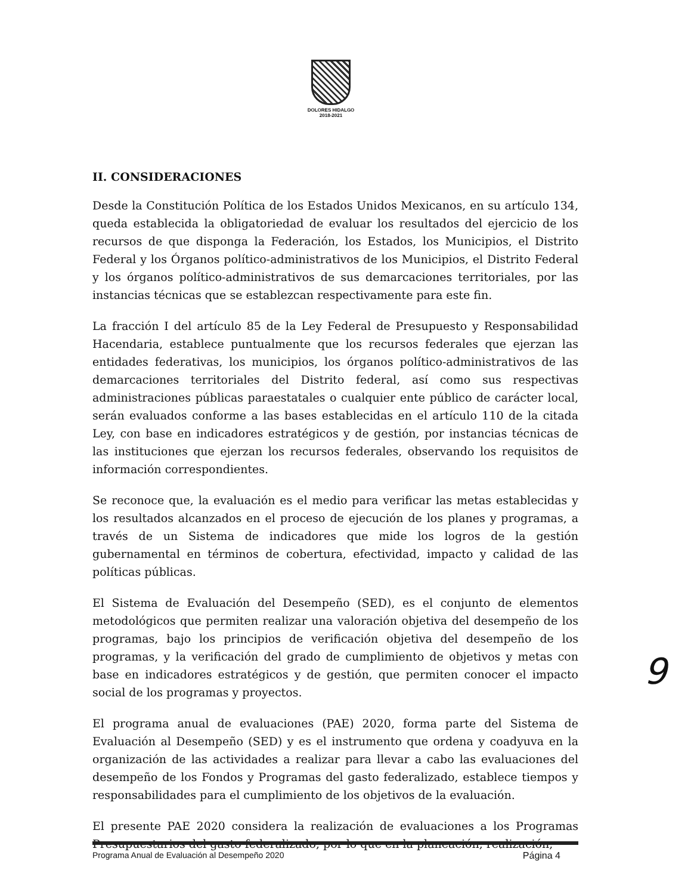DOLORES HIDALGO
2018-2021
II. CONSIDERACIONES
Desde la Constitución Política de los Estados Unidos Mexicanos, en su artículo 134, queda establecida la obligatoriedad de evaluar los resultados del ejercicio de los recursos de que disponga la Federación, los Estados, los Municipios, el Distrito Federal y los Órganos político-administrativos de los Municipios, el Distrito Federal y los órganos político-administrativos de sus demarcaciones territoriales, por las instancias técnicas que se establezcan respectivamente para este fin.
La fracción I del artículo 85 de la Ley Federal de Presupuesto y Responsabilidad Hacendaria, establece puntualmente que los recursos federales que ejerzan las entidades federativas, los municipios, los órganos político-administrativos de las demarcaciones territoriales del Distrito federal, así como sus respectivas administraciones públicas paraestatales o cualquier ente público de carácter local, serán evaluados conforme a las bases establecidas en el artículo 110 de la citada Ley, con base en indicadores estratégicos y de gestión, por instancias técnicas de las instituciones que ejerzan los recursos federales, observando los requisitos de información correspondientes.
Se reconoce que, la evaluación es el medio para verificar las metas establecidas y los resultados alcanzados en el proceso de ejecución de los planes y programas, a través de un Sistema de indicadores que mide los logros de la gestión gubernamental en términos de cobertura, efectividad, impacto y calidad de las políticas públicas.
El Sistema de Evaluación del Desempeño (SED), es el conjunto de elementos metodológicos que permiten realizar una valoración objetiva del desempeño de los programas, bajo los principios de verificación objetiva del desempeño de los programas, y la verificación del grado de cumplimiento de objetivos y metas con base en indicadores estratégicos y de gestión, que permiten conocer el impacto social de los programas y proyectos.
El programa anual de evaluaciones (PAE) 2020, forma parte del Sistema de Evaluación al Desempeño (SED) y es el instrumento que ordena y coadyuva en la organización de las actividades a realizar para llevar a cabo las evaluaciones del desempeño de los Fondos y Programas del gasto federalizado, establece tiempos y responsabilidades para el cumplimiento de los objetivos de la evaluación.
El presente PAE 2020 considera la realización de evaluaciones a los Programas Presupuestarios del gasto federalizado, por lo que en la planeación, realización,
9
Programa Anual de Evaluación al Desempeño 2020 Página 4